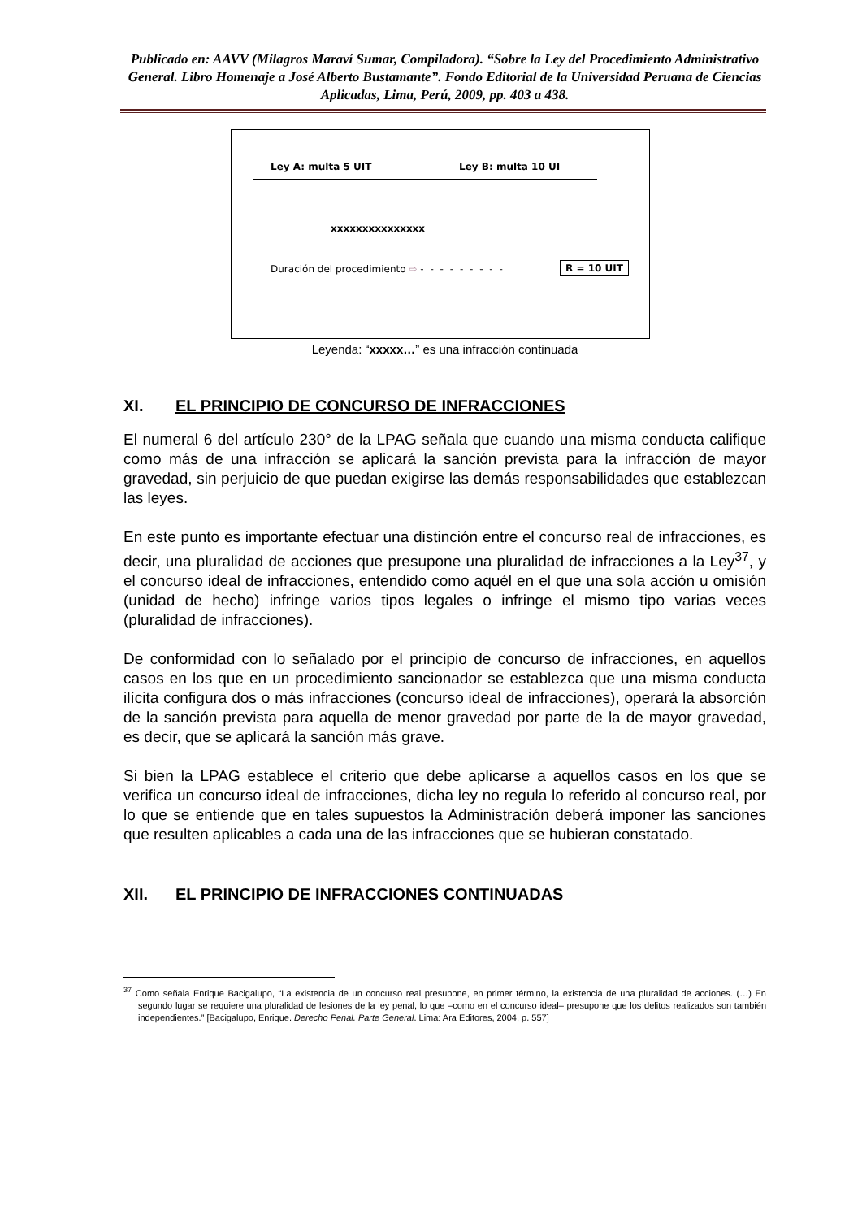Publicado en: AAVV (Milagros Maraví Sumar, Compiladora). “Sobre la Ley del Procedimiento Administrativo General. Libro Homenaje a José Alberto Bustamante”. Fondo Editorial de la Universidad Peruana de Ciencias Aplicadas, Lima, Perú, 2009, pp. 403 a 438.
Ley A: multa 5 UIT Ley B: multa 10 UI
xxxxxxxxxxxxxxx
Duración del procedimiento ⇨ - - - - - - - - -
R = 10 UIT
Leyenda: “xxxxx…” es una infracción continuada
XI. EL PRINCIPIO DE CONCURSO DE INFRACCIONES
El numeral 6 del artículo 230° de la LPAG señala que cuando una misma conducta califique como más de una infracción se aplicará la sanción prevista para la infracción de mayor gravedad, sin perjuicio de que puedan exigirse las demás responsabilidades que establezcan las leyes.
En este punto es importante efectuar una distinción entre el concurso real de infracciones, es decir, una pluralidad de acciones que presupone una pluralidad de infracciones a la Ley<sup>37</sup>, y el concurso ideal de infracciones, entendido como aquél en el que una sola acción u omisión (unidad de hecho) infringe varios tipos legales o infringe el mismo tipo varias veces (pluralidad de infracciones).
De conformidad con lo señalado por el principio de concurso de infracciones, en aquellos casos en los que en un procedimiento sancionador se establezca que una misma conducta ilícita configura dos o más infracciones (concurso ideal de infracciones), operará la absorción de la sanción prevista para aquella de menor gravedad por parte de la de mayor gravedad, es decir, que se aplicará la sanción más grave.
Si bien la LPAG establece el criterio que debe aplicarse a aquellos casos en los que se verifica un concurso ideal de infracciones, dicha ley no regula lo referido al concurso real, por lo que se entiende que en tales supuestos la Administración deberá imponer las sanciones que resulten aplicables a cada una de las infracciones que se hubieran constatado.
XII. EL PRINCIPIO DE INFRACCIONES CONTINUADAS
<sup>37</sup> Como señala Enrique Bacigalupo, “La existencia de un concurso real presupone, en primer término, la existencia de una pluralidad de acciones. (…) En segundo lugar se requiere una pluralidad de lesiones de la ley penal, lo que –como en el concurso ideal– presupone que los delitos realizados son también independientes.” [Bacigalupo, Enrique. Derecho Penal. Parte General. Lima: Ara Editores, 2004, p. 557]